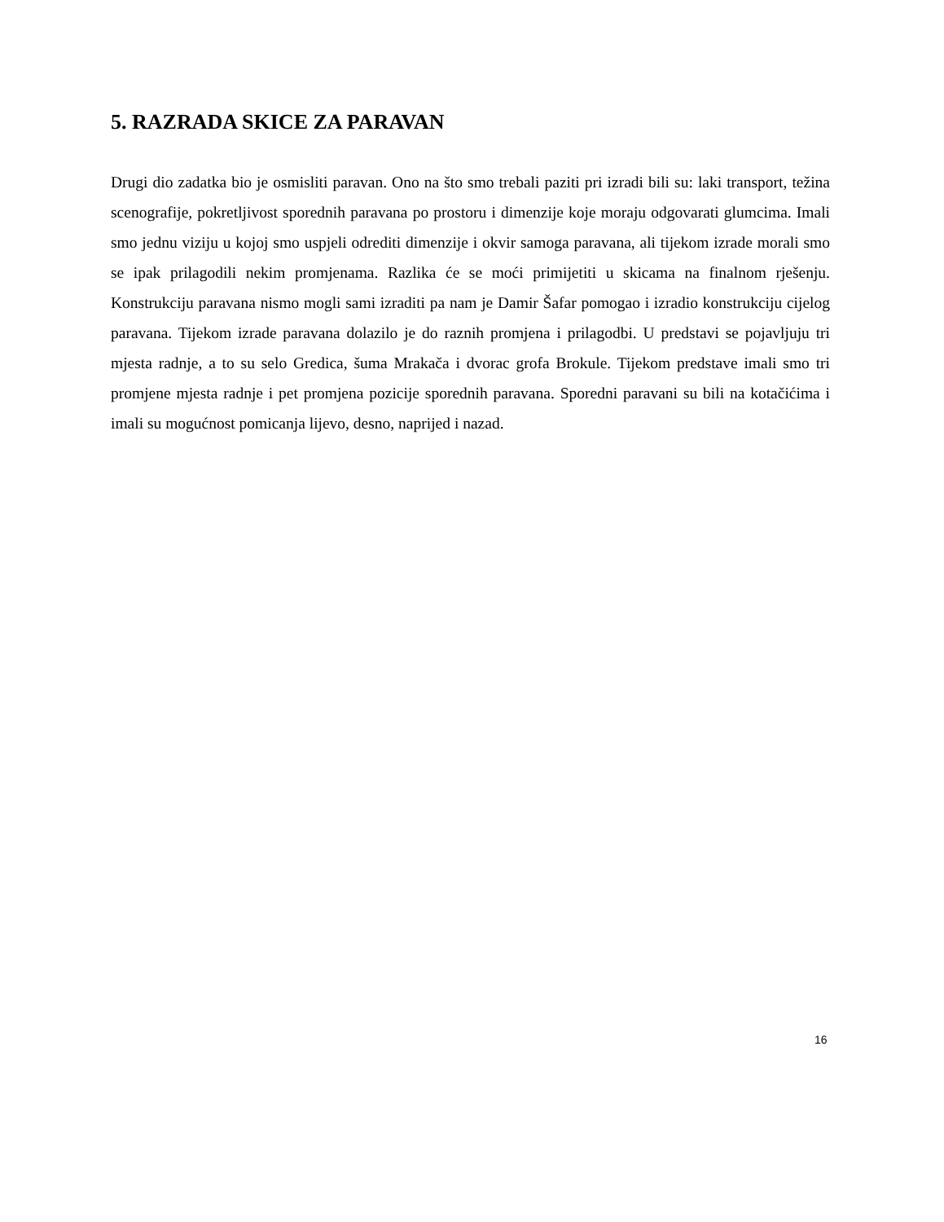5. RAZRADA SKICE ZA PARAVAN
Drugi dio zadatka bio je osmisliti paravan. Ono na što smo trebali paziti pri izradi bili su: laki transport, težina scenografije, pokretljivost sporednih paravana po prostoru i dimenzije koje moraju odgovarati glumcima. Imali smo jednu viziju u kojoj smo uspjeli odrediti dimenzije i okvir samoga paravana, ali tijekom izrade morali smo se ipak prilagodili nekim promjenama. Razlika će se moći primijetiti u skicama na finalnom rješenju. Konstrukciju paravana nismo mogli sami izraditi pa nam je Damir Šafar pomogao i izradio konstrukciju cijelog paravana. Tijekom izrade paravana dolazilo je do raznih promjena i prilagodbi. U predstavi se pojavljuju tri mjesta radnje, a to su selo Gredica, šuma Mrakača i dvorac grofa Brokule. Tijekom predstave imali smo tri promjene mjesta radnje i pet promjena pozicije sporednih paravana. Sporedni paravani su bili na kotačićima i imali su mogućnost pomicanja lijevo, desno, naprijed i nazad.
16